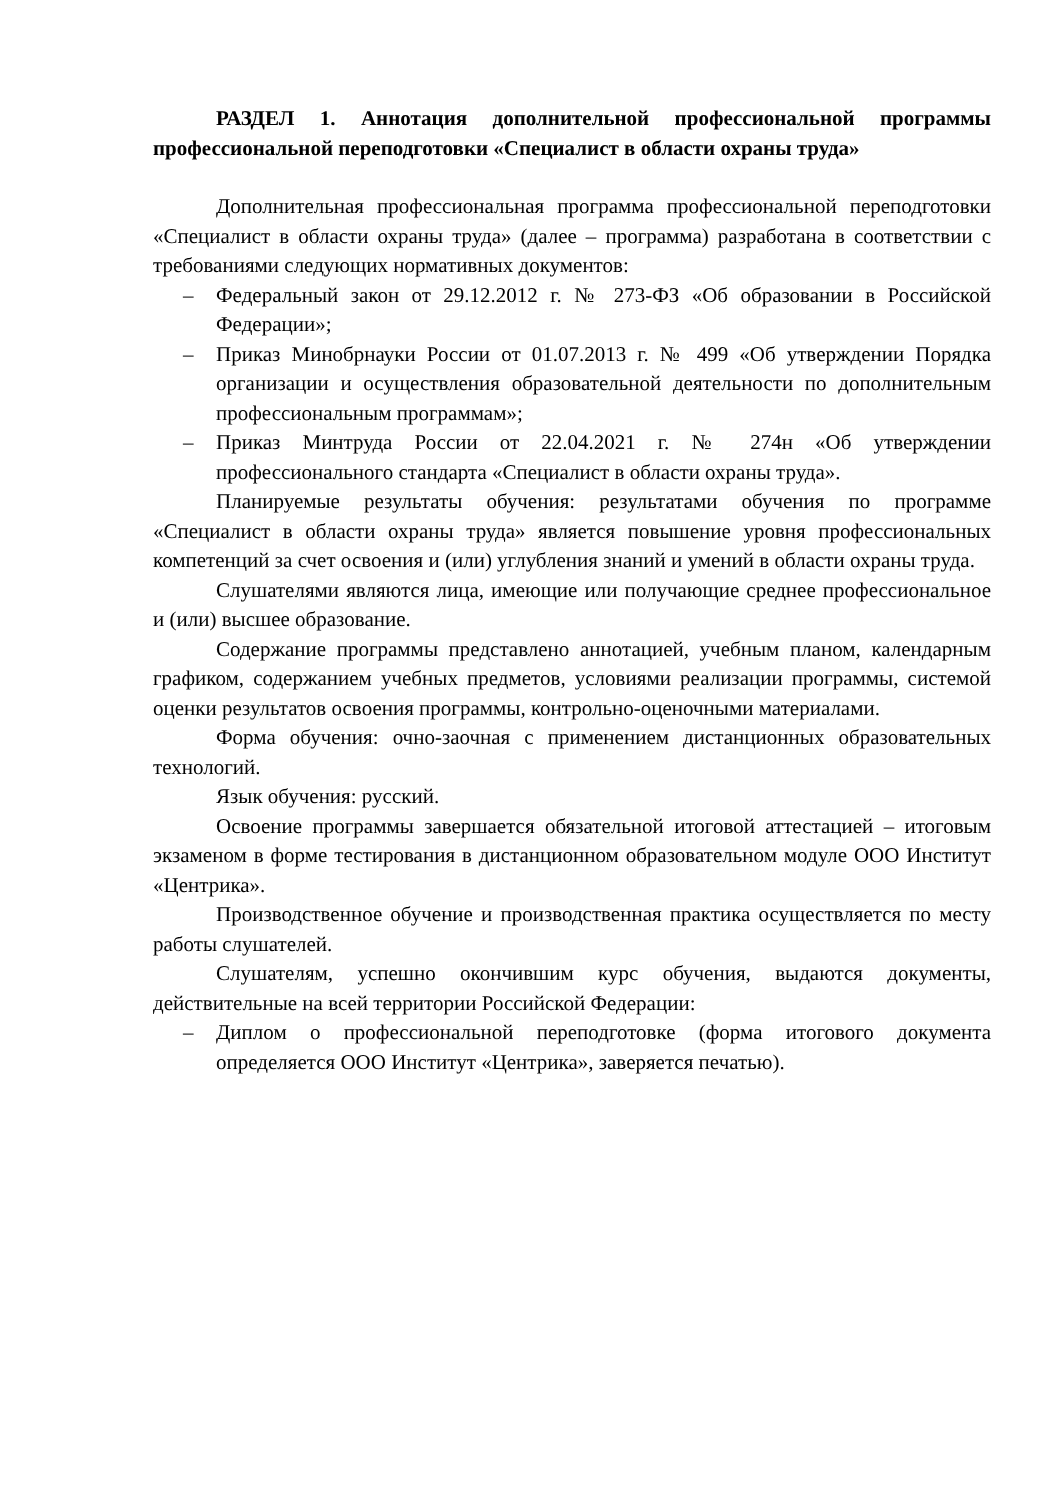РАЗДЕЛ 1. Аннотация дополнительной профессиональной программы профессиональной переподготовки «Специалист в области охраны труда»
Дополнительная профессиональная программа профессиональной переподготовки «Специалист в области охраны труда» (далее – программа) разработана в соответствии с требованиями следующих нормативных документов:
– Федеральный закон от 29.12.2012 г. № 273-ФЗ «Об образовании в Российской Федерации»;
– Приказ Минобрнауки России от 01.07.2013 г. № 499 «Об утверждении Порядка организации и осуществления образовательной деятельности по дополнительным профессиональным программам»;
– Приказ Минтруда России от 22.04.2021 г. № 274н «Об утверждении профессионального стандарта «Специалист в области охраны труда».
Планируемые результаты обучения: результатами обучения по программе «Специалист в области охраны труда» является повышение уровня профессиональных компетенций за счет освоения и (или) углубления знаний и умений в области охраны труда.
Слушателями являются лица, имеющие или получающие среднее профессиональное и (или) высшее образование.
Содержание программы представлено аннотацией, учебным планом, календарным графиком, содержанием учебных предметов, условиями реализации программы, системой оценки результатов освоения программы, контрольно-оценочными материалами.
Форма обучения: очно-заочная с применением дистанционных образовательных технологий.
Язык обучения: русский.
Освоение программы завершается обязательной итоговой аттестацией – итоговым экзаменом в форме тестирования в дистанционном образовательном модуле ООО Институт «Центрика».
Производственное обучение и производственная практика осуществляется по месту работы слушателей.
Слушателям, успешно окончившим курс обучения, выдаются документы, действительные на всей территории Российской Федерации:
– Диплом о профессиональной переподготовке (форма итогового документа определяется ООО Институт «Центрика», заверяется печатью).